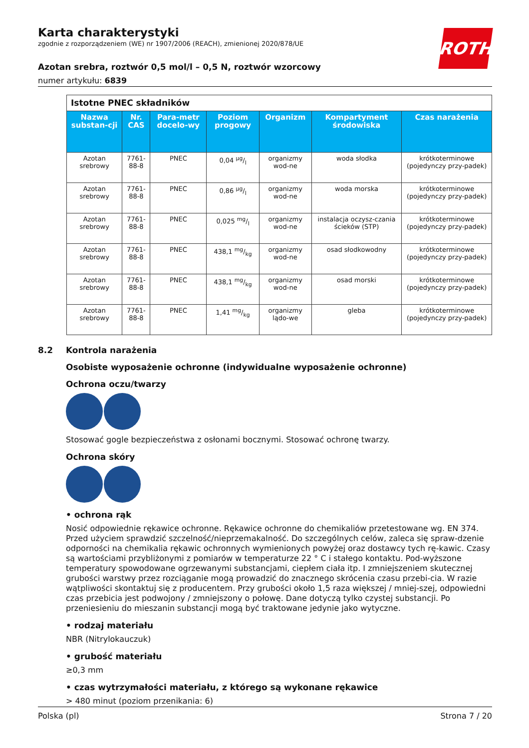Karta charakterystyki
zgodnie z rozporządzeniem (WE) nr 1907/2006 (REACH), zmienionej 2020/878/UE
Azotan srebra, roztwór 0,5 mol/l – 0,5 N, roztwór wzorcowy
numer artykułu: 6839
ROTH
| Istotne PNEC składników | | | | | | |
| Nazwa substan-cji | Nr. CAS | Para-metr docelo-wy | Poziom progowy | Organizm | Kompartyment środowiska | Czas narażenia |
| Azotan srebrowy | 7761-88-8 | PNEC | 0,04 µg/l | organizmy wod-ne | woda słodka | krótkoterminowe (pojedynczy przy-padek) |
| Azotan srebrowy | 7761-88-8 | PNEC | 0,86 µg/l | organizmy wod-ne | woda morska | krótkoterminowe (pojedynczy przy-padek) |
| Azotan srebrowy | 7761-88-8 | PNEC | 0,025 mg/l | organizmy wod-ne | instalacja oczysz-czania ścieków (STP) | krótkoterminowe (pojedynczy przy-padek) |
| Azotan srebrowy | 7761-88-8 | PNEC | 438,1 mg/kg | organizmy wod-ne | osad słodkowodny | krótkoterminowe (pojedynczy przy-padek) |
| Azotan srebrowy | 7761-88-8 | PNEC | 438,1 mg/kg | organizmy wod-ne | osad morski | krótkoterminowe (pojedynczy przy-padek) |
| Azotan srebrowy | 7761-88-8 | PNEC | 1,41 mg/kg | organizmy lądo-we | gleba | krótkoterminowe (pojedynczy przy-padek) |
8.2 Kontrola narażenia
Osobiste wyposażenie ochronne (indywidualne wyposażenie ochronne)
Ochrona oczu/twarzy
Stosować gogle bezpieczeństwa z osłonami bocznymi. Stosować ochronę twarzy.
Ochrona skóry
• ochrona rąk
Nosić odpowiednie rękawice ochronne. Rękawice ochronne do chemikaliów przetestowane wg. EN 374. Przed użyciem sprawdzić szczelność/nieprzemakalność. Do szczególnych celów, zaleca się spraw-dzenie odporności na chemikalia rękawic ochronnych wymienionych powyżej oraz dostawcy tych rę-kawic. Czasy są wartościami przybliżonymi z pomiarów w temperaturze 22 ° C i stałego kontaktu. Pod-wyższone temperatury spowodowane ogrzewanymi substancjami, ciepłem ciała itp. I zmniejszeniem skutecznej grubości warstwy przez rozciąganie mogą prowadzić do znacznego skrócenia czasu przebi-cia. W razie wątpliwości skontaktuj się z producentem. Przy grubości około 1,5 raza większej / mniej-szej, odpowiedni czas przebicia jest podwojony / zmniejszony o połowę. Dane dotyczą tylko czystej substancji. Po przeniesieniu do mieszanin substancji mogą być traktowane jedynie jako wytyczne.
• rodzaj materiału
NBR (Nitrylokauczuk)
• grubość materiału
≥0,3 mm
• czas wytrzymałości materiału, z którego są wykonane rękawice
> 480 minut (poziom przenikania: 6)
Polska (pl) Strona 7 / 20